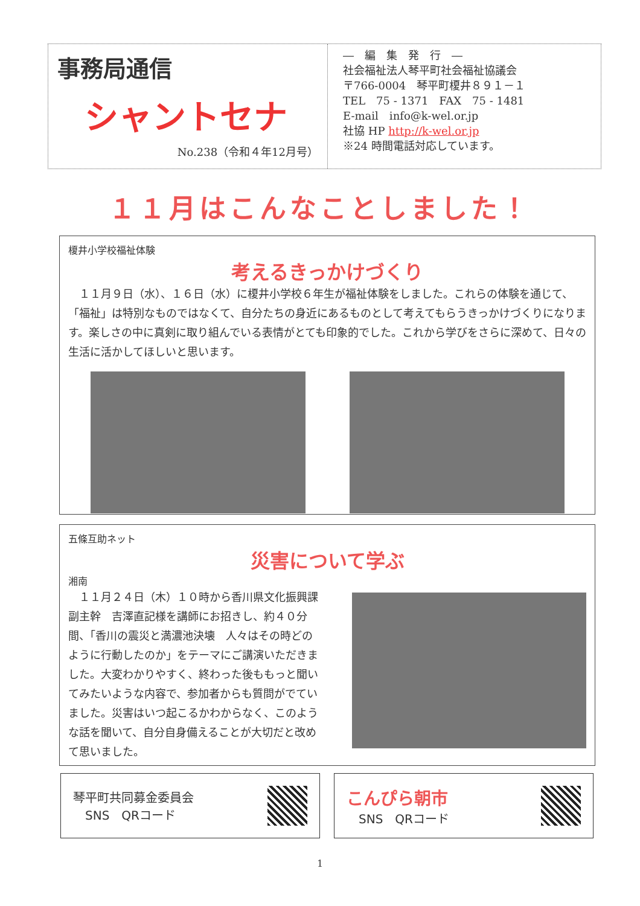事務局通信
シャントセナ
No.238（令和４年12月号）
―　編　集　発　行　―
社会福祉法人琴平町社会福祉協議会
〒766-0004　琴平町榎井８９１－１
TEL　75 - 1371　FAX　75 - 1481
E-mail　info@k-wel.or.jp
社協 HP http://k-wel.or.jp
※24 時間電話対応しています。
１１月はこんなことしました！
榎井小学校福祉体験
考えるきっかけづくり
　１１月９日（水）、１６日（水）に榎井小学校６年生が福祉体験をしました。これらの体験を通じて、「福祉」は特別なものではなくて、自分たちの身近にあるものとして考えてもらうきっかけづくりになります。楽しさの中に真剣に取り組んでいる表情がとても印象的でした。これから学びをさらに深めて、日々の生活に活かしてほしいと思います。
五條互助ネット
災害について学ぶ
湘南
　１１月２４日（木）１０時から香川県文化振興課　副主幹　吉澤直記様を講師にお招きし、約４０分間、「香川の震災と満濃池決壊　人々はその時どのように行動したのか」をテーマにご講演いただきました。大変わかりやすく、終わった後ももっと聞いてみたいような内容で、参加者からも質問がでていました。災害はいつ起こるかわからなく、このような話を聞いて、自分自身備えることが大切だと改めて思いました。
琴平町共同募金委員会
　SNS　QRコード
こんぴら朝市
　SNS　QRコード
1